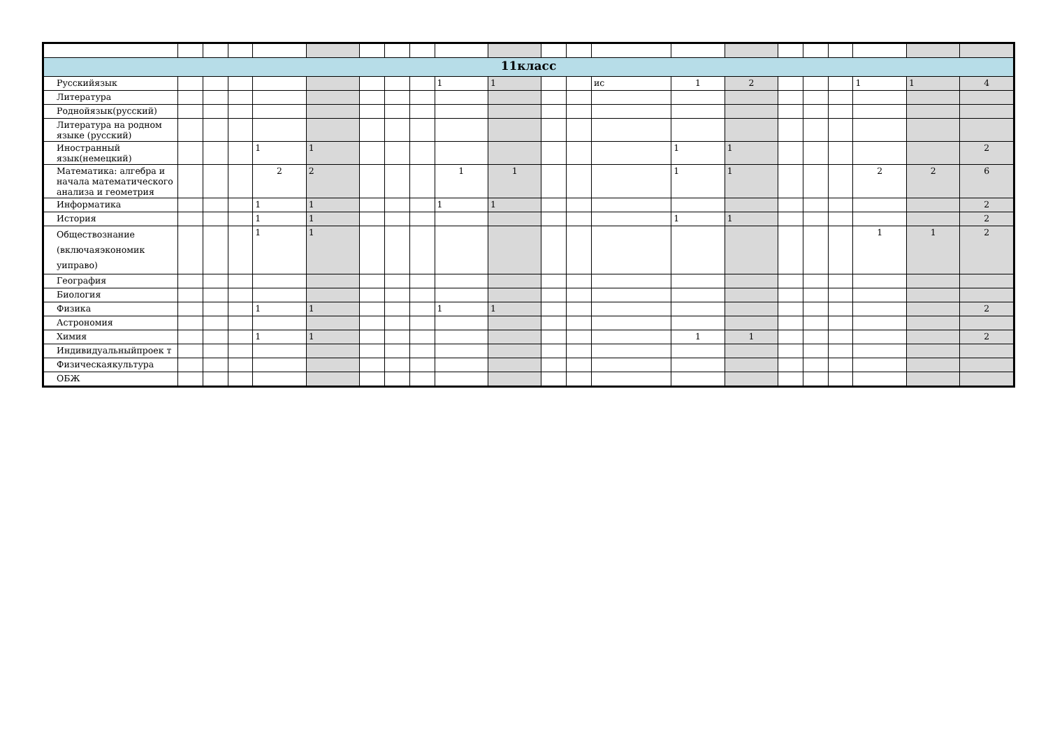| 11класс | | | | | | | | | | | | | | | | | | | | | |
| Русскийязык | | | | | | | | | 1 | 1 | | | ис | 1 | 2 | | | | 1 | 1 | 4 |
| Литература | | | | | | | | | | | | | | | | | | | | | |
| Роднойязык(русский) | | | | | | | | | | | | | | | | | | | | | |
| Литература на родном языке (русский) | | | | | | | | | | | | | | | | | | | | | |
| Иностранный язык(немецкий) | | | | 1 | 1 | | | | | | | | | 1 | 1 | | | | | | 2 |
| Математика: алгебра и начала математического анализа и геометрия | | | | 2 | 2 | | | | 1 | 1 | | | | 1 | 1 | | | | 2 | 2 | 6 |
| Информатика | | | | 1 | 1 | | | | 1 | 1 | | | | | | | | | | | 2 |
| История | | | | 1 | 1 | | | | | | | | | 1 | 1 | | | | | | 2 |
| Обществознание (включаяэкономик уиправо) | | | | 1 | 1 | | | | | | | | | | | | | | 1 | 1 | 2 |
| География | | | | | | | | | | | | | | | | | | | | | |
| Биология | | | | | | | | | | | | | | | | | | | | | |
| Физика | | | | 1 | 1 | | | | 1 | 1 | | | | | | | | | | | 2 |
| Астрономия | | | | | | | | | | | | | | | | | | | | | |
| Химия | | | | 1 | 1 | | | | | | | | | 1 | 1 | | | | | | 2 |
| Индивидуальныйпроек т | | | | | | | | | | | | | | | | | | | | | |
| Физическаякультура | | | | | | | | | | | | | | | | | | | | | |
| ОБЖ | | | | | | | | | | | | | | | | | | | | | |